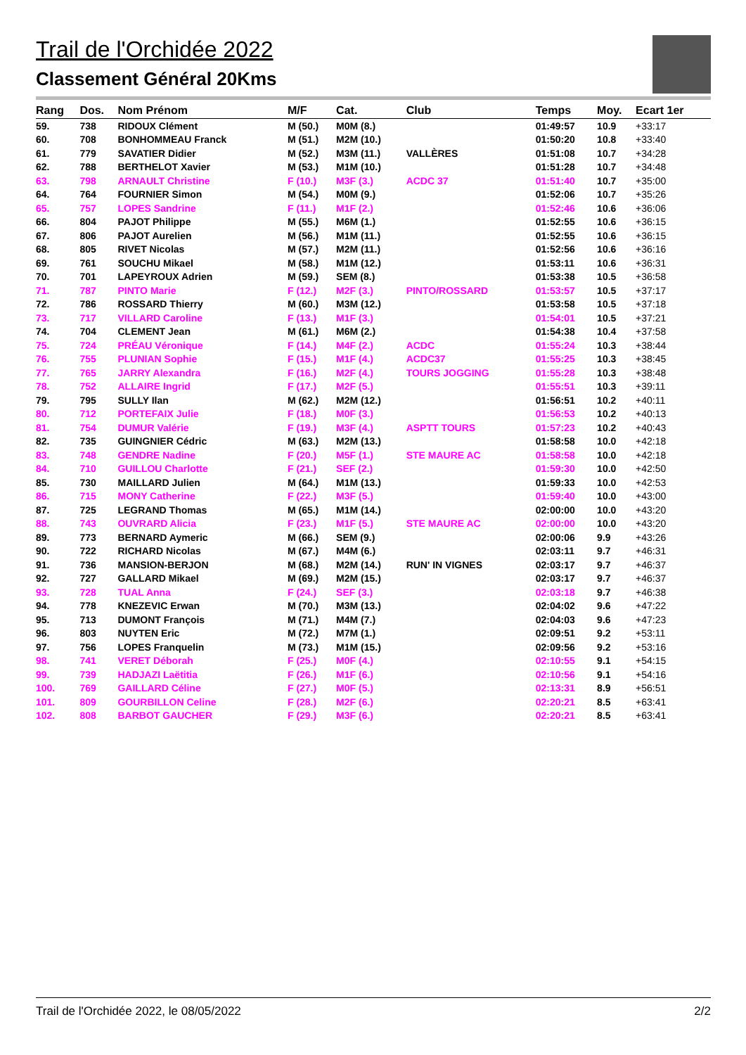Trail de l'Orchidée 2022
Classement Général 20Kms
| Rang | Dos. | Nom Prénom | M/F | Cat. | Club | Temps | Moy. | Ecart 1er |
| --- | --- | --- | --- | --- | --- | --- | --- | --- |
| 59. | 738 | RIDOUX Clément | M (50.) | M0M (8.) | | 01:49:57 | 10.9 | +33:17 |
| 60. | 708 | BONHOMMEAU Franck | M (51.) | M2M (10.) | | 01:50:20 | 10.8 | +33:40 |
| 61. | 779 | SAVATIER Didier | M (52.) | M3M (11.) | VALLÈRES | 01:51:08 | 10.7 | +34:28 |
| 62. | 788 | BERTHELOT Xavier | M (53.) | M1M (10.) | | 01:51:28 | 10.7 | +34:48 |
| 63. | 798 | ARNAULT Christine | F (10.) | M3F (3.) | ACDC 37 | 01:51:40 | 10.7 | +35:00 |
| 64. | 764 | FOURNIER Simon | M (54.) | M0M (9.) | | 01:52:06 | 10.7 | +35:26 |
| 65. | 757 | LOPES Sandrine | F (11.) | M1F (2.) | | 01:52:46 | 10.6 | +36:06 |
| 66. | 804 | PAJOT Philippe | M (55.) | M6M (1.) | | 01:52:55 | 10.6 | +36:15 |
| 67. | 806 | PAJOT Aurelien | M (56.) | M1M (11.) | | 01:52:55 | 10.6 | +36:15 |
| 68. | 805 | RIVET Nicolas | M (57.) | M2M (11.) | | 01:52:56 | 10.6 | +36:16 |
| 69. | 761 | SOUCHU Mikael | M (58.) | M1M (12.) | | 01:53:11 | 10.6 | +36:31 |
| 70. | 701 | LAPEYROUX Adrien | M (59.) | SEM (8.) | | 01:53:38 | 10.5 | +36:58 |
| 71. | 787 | PINTO Marie | F (12.) | M2F (3.) | PINTO/ROSSARD | 01:53:57 | 10.5 | +37:17 |
| 72. | 786 | ROSSARD Thierry | M (60.) | M3M (12.) | | 01:53:58 | 10.5 | +37:18 |
| 73. | 717 | VILLARD Caroline | F (13.) | M1F (3.) | | 01:54:01 | 10.5 | +37:21 |
| 74. | 704 | CLEMENT Jean | M (61.) | M6M (2.) | | 01:54:38 | 10.4 | +37:58 |
| 75. | 724 | PRÉAU Véronique | F (14.) | M4F (2.) | ACDC | 01:55:24 | 10.3 | +38:44 |
| 76. | 755 | PLUNIAN Sophie | F (15.) | M1F (4.) | ACDC37 | 01:55:25 | 10.3 | +38:45 |
| 77. | 765 | JARRY Alexandra | F (16.) | M2F (4.) | TOURS JOGGING | 01:55:28 | 10.3 | +38:48 |
| 78. | 752 | ALLAIRE Ingrid | F (17.) | M2F (5.) | | 01:55:51 | 10.3 | +39:11 |
| 79. | 795 | SULLY Ilan | M (62.) | M2M (12.) | | 01:56:51 | 10.2 | +40:11 |
| 80. | 712 | PORTEFAIX Julie | F (18.) | M0F (3.) | | 01:56:53 | 10.2 | +40:13 |
| 81. | 754 | DUMUR Valérie | F (19.) | M3F (4.) | ASPTT TOURS | 01:57:23 | 10.2 | +40:43 |
| 82. | 735 | GUINGNIER Cédric | M (63.) | M2M (13.) | | 01:58:58 | 10.0 | +42:18 |
| 83. | 748 | GENDRE Nadine | F (20.) | M5F (1.) | STE MAURE AC | 01:58:58 | 10.0 | +42:18 |
| 84. | 710 | GUILLOU Charlotte | F (21.) | SEF (2.) | | 01:59:30 | 10.0 | +42:50 |
| 85. | 730 | MAILLARD Julien | M (64.) | M1M (13.) | | 01:59:33 | 10.0 | +42:53 |
| 86. | 715 | MONY Catherine | F (22.) | M3F (5.) | | 01:59:40 | 10.0 | +43:00 |
| 87. | 725 | LEGRAND Thomas | M (65.) | M1M (14.) | | 02:00:00 | 10.0 | +43:20 |
| 88. | 743 | OUVRARD Alicia | F (23.) | M1F (5.) | STE MAURE AC | 02:00:00 | 10.0 | +43:20 |
| 89. | 773 | BERNARD Aymeric | M (66.) | SEM (9.) | | 02:00:06 | 9.9 | +43:26 |
| 90. | 722 | RICHARD Nicolas | M (67.) | M4M (6.) | | 02:03:11 | 9.7 | +46:31 |
| 91. | 736 | MANSION-BERJON | M (68.) | M2M (14.) | RUN' IN VIGNES | 02:03:17 | 9.7 | +46:37 |
| 92. | 727 | GALLARD Mikael | M (69.) | M2M (15.) | | 02:03:17 | 9.7 | +46:37 |
| 93. | 728 | TUAL Anna | F (24.) | SEF (3.) | | 02:03:18 | 9.7 | +46:38 |
| 94. | 778 | KNEZEVIC Erwan | M (70.) | M3M (13.) | | 02:04:02 | 9.6 | +47:22 |
| 95. | 713 | DUMONT François | M (71.) | M4M (7.) | | 02:04:03 | 9.6 | +47:23 |
| 96. | 803 | NUYTEN Eric | M (72.) | M7M (1.) | | 02:09:51 | 9.2 | +53:11 |
| 97. | 756 | LOPES Franquelin | M (73.) | M1M (15.) | | 02:09:56 | 9.2 | +53:16 |
| 98. | 741 | VERET Déborah | F (25.) | M0F (4.) | | 02:10:55 | 9.1 | +54:15 |
| 99. | 739 | HADJAZI Laëtitia | F (26.) | M1F (6.) | | 02:10:56 | 9.1 | +54:16 |
| 100. | 769 | GAILLARD Céline | F (27.) | M0F (5.) | | 02:13:31 | 8.9 | +56:51 |
| 101. | 809 | GOURBILLON Celine | F (28.) | M2F (6.) | | 02:20:21 | 8.5 | +63:41 |
| 102. | 808 | BARBOT GAUCHER | F (29.) | M3F (6.) | | 02:20:21 | 8.5 | +63:41 |
Trail de l'Orchidée 2022, le 08/05/2022 2/2